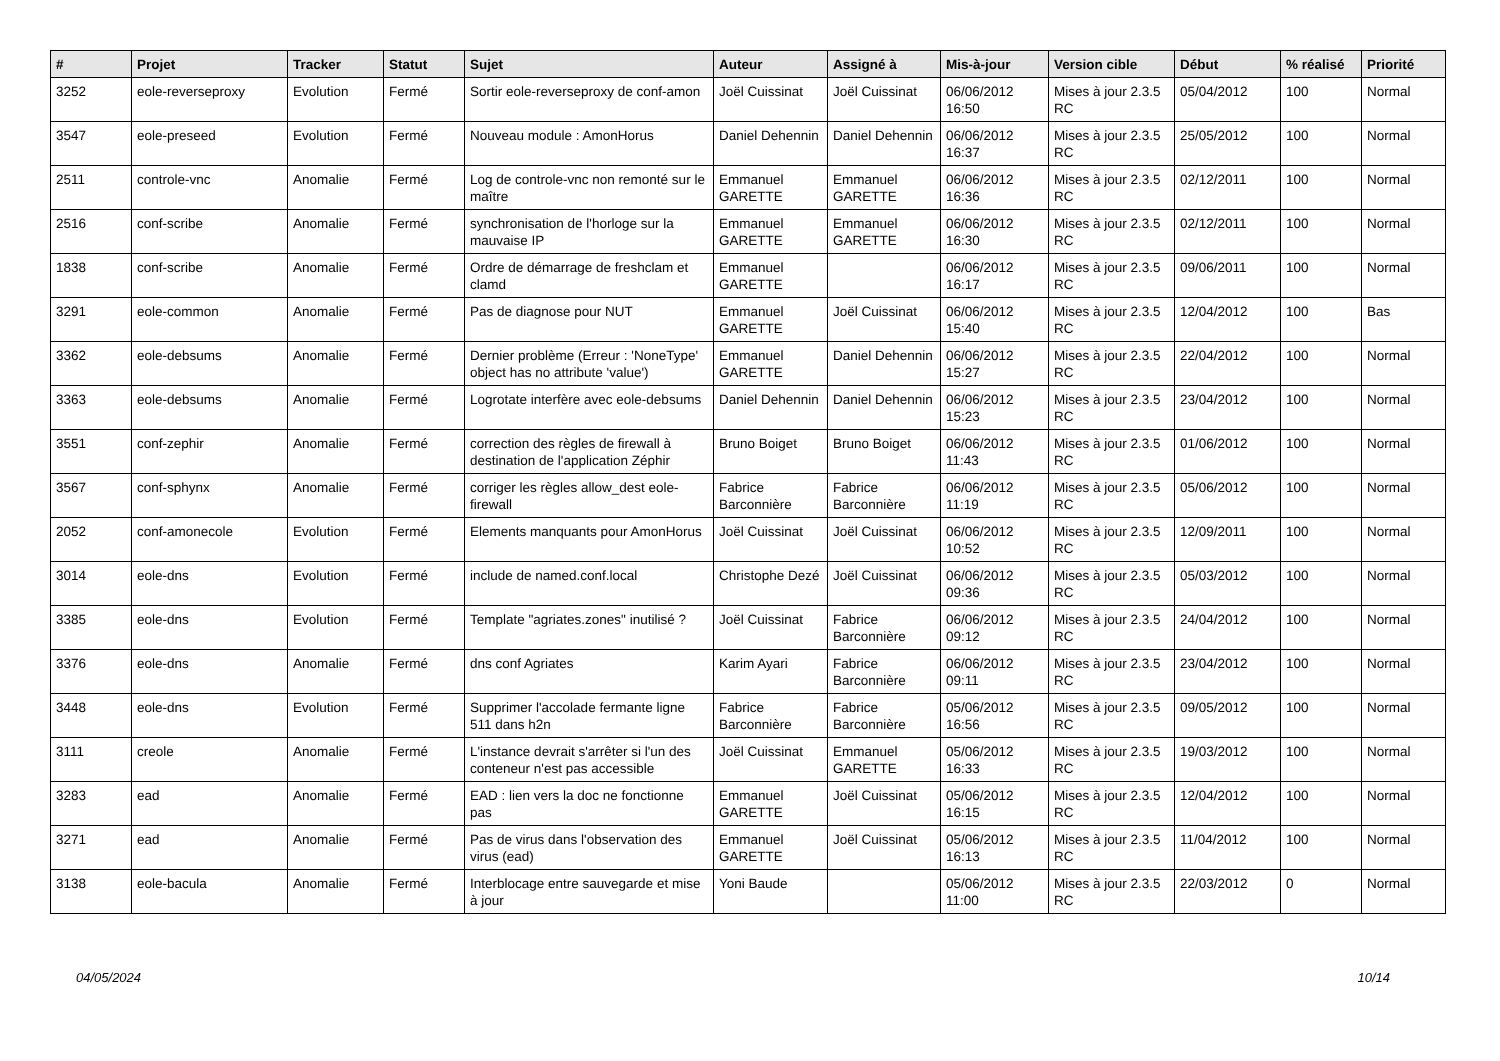| # | Projet | Tracker | Statut | Sujet | Auteur | Assigné à | Mis-à-jour | Version cible | Début | % réalisé | Priorité |
| --- | --- | --- | --- | --- | --- | --- | --- | --- | --- | --- | --- |
| 3252 | eole-reverseproxy | Evolution | Fermé | Sortir eole-reverseproxy de conf-amon | Joël Cuissinat | Joël Cuissinat | 06/06/2012 16:50 | Mises à jour 2.3.5 RC | 05/04/2012 | 100 | Normal |
| 3547 | eole-preseed | Evolution | Fermé | Nouveau module : AmonHorus | Daniel Dehennin | Daniel Dehennin | 06/06/2012 16:37 | Mises à jour 2.3.5 RC | 25/05/2012 | 100 | Normal |
| 2511 | controle-vnc | Anomalie | Fermé | Log de controle-vnc non remonté sur le maître | Emmanuel GARETTE | Emmanuel GARETTE | 06/06/2012 16:36 | Mises à jour 2.3.5 RC | 02/12/2011 | 100 | Normal |
| 2516 | conf-scribe | Anomalie | Fermé | synchronisation de l'horloge sur la mauvaise IP | Emmanuel GARETTE | Emmanuel GARETTE | 06/06/2012 16:30 | Mises à jour 2.3.5 RC | 02/12/2011 | 100 | Normal |
| 1838 | conf-scribe | Anomalie | Fermé | Ordre de démarrage de freshclam et clamd | Emmanuel GARETTE | | 06/06/2012 16:17 | Mises à jour 2.3.5 RC | 09/06/2011 | 100 | Normal |
| 3291 | eole-common | Anomalie | Fermé | Pas de diagnose pour NUT | Emmanuel GARETTE | Joël Cuissinat | 06/06/2012 15:40 | Mises à jour 2.3.5 RC | 12/04/2012 | 100 | Bas |
| 3362 | eole-debsums | Anomalie | Fermé | Dernier problème (Erreur : 'NoneType' object has no attribute 'value') | Emmanuel GARETTE | Daniel Dehennin | 06/06/2012 15:27 | Mises à jour 2.3.5 RC | 22/04/2012 | 100 | Normal |
| 3363 | eole-debsums | Anomalie | Fermé | Logrotate interfère avec eole-debsums | Daniel Dehennin | Daniel Dehennin | 06/06/2012 15:23 | Mises à jour 2.3.5 RC | 23/04/2012 | 100 | Normal |
| 3551 | conf-zephir | Anomalie | Fermé | correction des règles de firewall à destination de l'application Zéphir | Bruno Boiget | Bruno Boiget | 06/06/2012 11:43 | Mises à jour 2.3.5 RC | 01/06/2012 | 100 | Normal |
| 3567 | conf-sphynx | Anomalie | Fermé | corriger les règles allow_dest eole-firewall | Fabrice Barconnière | Fabrice Barconnière | 06/06/2012 11:19 | Mises à jour 2.3.5 RC | 05/06/2012 | 100 | Normal |
| 2052 | conf-amonecole | Evolution | Fermé | Elements manquants pour AmonHorus | Joël Cuissinat | Joël Cuissinat | 06/06/2012 10:52 | Mises à jour 2.3.5 RC | 12/09/2011 | 100 | Normal |
| 3014 | eole-dns | Evolution | Fermé | include de named.conf.local | Christophe Dezé | Joël Cuissinat | 06/06/2012 09:36 | Mises à jour 2.3.5 RC | 05/03/2012 | 100 | Normal |
| 3385 | eole-dns | Evolution | Fermé | Template "agriates.zones" inutilisé ? | Joël Cuissinat | Fabrice Barconnière | 06/06/2012 09:12 | Mises à jour 2.3.5 RC | 24/04/2012 | 100 | Normal |
| 3376 | eole-dns | Anomalie | Fermé | dns conf Agriates | Karim Ayari | Fabrice Barconnière | 06/06/2012 09:11 | Mises à jour 2.3.5 RC | 23/04/2012 | 100 | Normal |
| 3448 | eole-dns | Evolution | Fermé | Supprimer l'accolade fermante ligne 511 dans h2n | Fabrice Barconnière | Fabrice Barconnière | 05/06/2012 16:56 | Mises à jour 2.3.5 RC | 09/05/2012 | 100 | Normal |
| 3111 | creole | Anomalie | Fermé | L'instance devrait s'arrêter si l'un des conteneur n'est pas accessible | Joël Cuissinat | Emmanuel GARETTE | 05/06/2012 16:33 | Mises à jour 2.3.5 RC | 19/03/2012 | 100 | Normal |
| 3283 | ead | Anomalie | Fermé | EAD : lien vers la doc ne fonctionne pas | Emmanuel GARETTE | Joël Cuissinat | 05/06/2012 16:15 | Mises à jour 2.3.5 RC | 12/04/2012 | 100 | Normal |
| 3271 | ead | Anomalie | Fermé | Pas de virus dans l'observation des virus (ead) | Emmanuel GARETTE | Joël Cuissinat | 05/06/2012 16:13 | Mises à jour 2.3.5 RC | 11/04/2012 | 100 | Normal |
| 3138 | eole-bacula | Anomalie | Fermé | Interblocage entre sauvegarde et mise à jour | Yoni Baude | | 05/06/2012 11:00 | Mises à jour 2.3.5 RC | 22/03/2012 | 0 | Normal |
04/05/2024 10/14